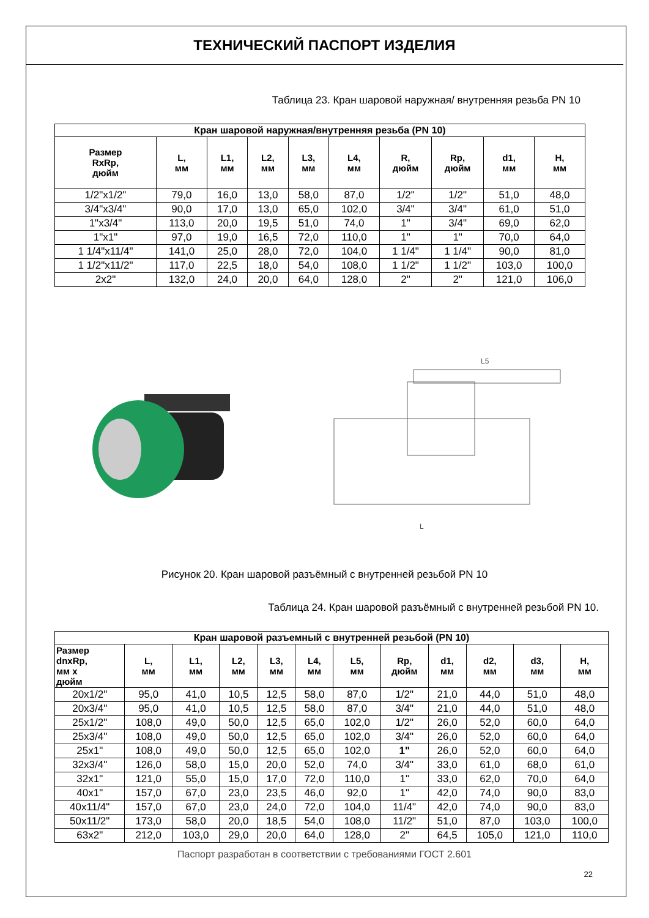ТЕХНИЧЕСКИЙ ПАСПОРТ ИЗДЕЛИЯ
Таблица 23. Кран шаровой наружная/ внутренняя резьба PN 10
| Кран шаровой наружная/внутренняя резьба (PN 10) | | | | | | | | | |
| --- | --- | --- | --- | --- | --- | --- | --- | --- | --- |
| Размер RxRp, дюйм | L, мм | L1, мм | L2, мм | L3, мм | L4, мм | R, дюйм | Rp, дюйм | d1, мм | H, мм |
| 1/2"x1/2" | 79,0 | 16,0 | 13,0 | 58,0 | 87,0 | 1/2" | 1/2" | 51,0 | 48,0 |
| 3/4"x3/4" | 90,0 | 17,0 | 13,0 | 65,0 | 102,0 | 3/4" | 3/4" | 61,0 | 51,0 |
| 1"x3/4" | 113,0 | 20,0 | 19,5 | 51,0 | 74,0 | 1" | 3/4" | 69,0 | 62,0 |
| 1"x1" | 97,0 | 19,0 | 16,5 | 72,0 | 110,0 | 1" | 1" | 70,0 | 64,0 |
| 1 1/4"x11/4" | 141,0 | 25,0 | 28,0 | 72,0 | 104,0 | 1 1/4" | 1 1/4" | 90,0 | 81,0 |
| 1 1/2"x11/2" | 117,0 | 22,5 | 18,0 | 54,0 | 108,0 | 1 1/2" | 1 1/2" | 103,0 | 100,0 |
| 2x2" | 132,0 | 24,0 | 20,0 | 64,0 | 128,0 | 2" | 2" | 121,0 | 106,0 |
L5
L
Рисунок 20. Кран шаровой разъёмный с внутренней резьбой PN 10
Таблица 24. Кран шаровой разъёмный с внутренней резьбой PN 10.
| Кран шаровой разъемный с внутренней резьбой (PN 10) | | | | | | | | | | | |
| --- | --- | --- | --- | --- | --- | --- | --- | --- | --- | --- | --- |
| Размер dnxRp, мм x дюйм | L, мм | L1, мм | L2, мм | L3, мм | L4, мм | L5, мм | Rp, дюйм | d1, мм | d2, мм | d3, мм | H, мм |
| 20x1/2" | 95,0 | 41,0 | 10,5 | 12,5 | 58,0 | 87,0 | 1/2" | 21,0 | 44,0 | 51,0 | 48,0 |
| 20x3/4" | 95,0 | 41,0 | 10,5 | 12,5 | 58,0 | 87,0 | 3/4" | 21,0 | 44,0 | 51,0 | 48,0 |
| 25x1/2" | 108,0 | 49,0 | 50,0 | 12,5 | 65,0 | 102,0 | 1/2" | 26,0 | 52,0 | 60,0 | 64,0 |
| 25x3/4" | 108,0 | 49,0 | 50,0 | 12,5 | 65,0 | 102,0 | 3/4" | 26,0 | 52,0 | 60,0 | 64,0 |
| 25x1" | 108,0 | 49,0 | 50,0 | 12,5 | 65,0 | 102,0 | 1" | 26,0 | 52,0 | 60,0 | 64,0 |
| 32x3/4" | 126,0 | 58,0 | 15,0 | 20,0 | 52,0 | 74,0 | 3/4" | 33,0 | 61,0 | 68,0 | 61,0 |
| 32x1" | 121,0 | 55,0 | 15,0 | 17,0 | 72,0 | 110,0 | 1" | 33,0 | 62,0 | 70,0 | 64,0 |
| 40x1" | 157,0 | 67,0 | 23,0 | 23,5 | 46,0 | 92,0 | 1" | 42,0 | 74,0 | 90,0 | 83,0 |
| 40x11/4" | 157,0 | 67,0 | 23,0 | 24,0 | 72,0 | 104,0 | 11/4" | 42,0 | 74,0 | 90,0 | 83,0 |
| 50x11/2" | 173,0 | 58,0 | 20,0 | 18,5 | 54,0 | 108,0 | 11/2" | 51,0 | 87,0 | 103,0 | 100,0 |
| 63x2" | 212,0 | 103,0 | 29,0 | 20,0 | 64,0 | 128,0 | 2" | 64,5 | 105,0 | 121,0 | 110,0 |
Паспорт разработан в соответствии с требованиями ГОСТ 2.601
22